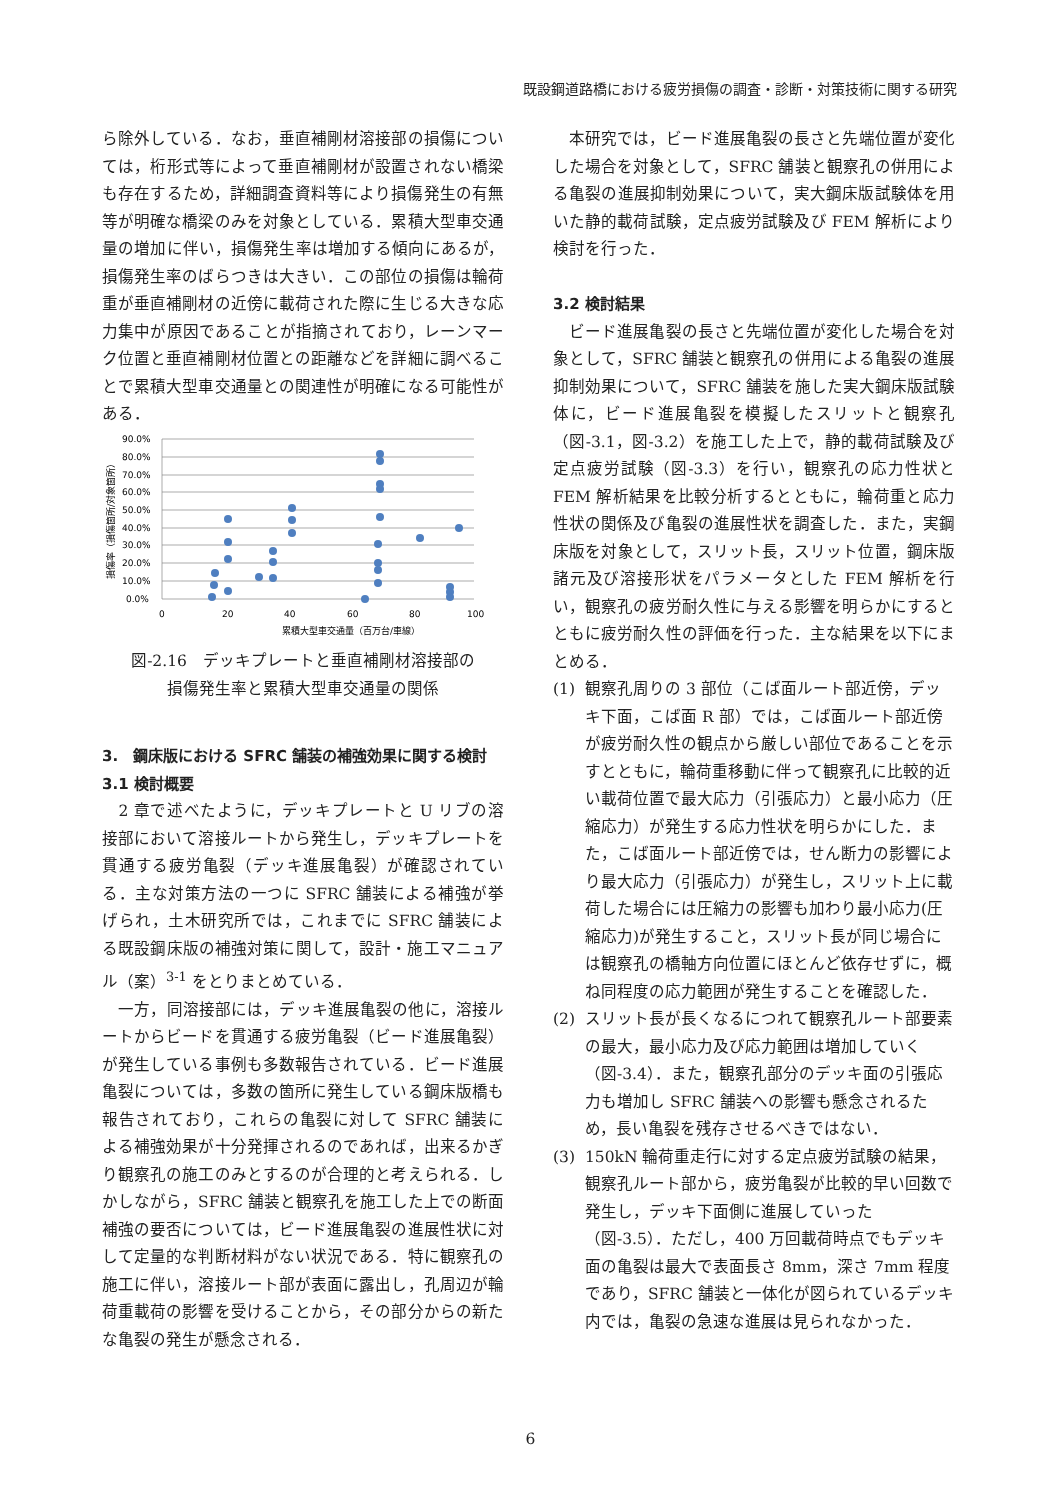既設鋼道路橋における疲労損傷の調査・診断・対策技術に関する研究
ら除外している．なお，垂直補剛材溶接部の損傷については，桁形式等によって垂直補剛材が設置されない橋梁も存在するため，詳細調査資料等により損傷発生の有無等が明確な橋梁のみを対象としている．累積大型車交通量の増加に伴い，損傷発生率は増加する傾向にあるが，損傷発生率のばらつきは大きい．この部位の損傷は輪荷重が垂直補剛材の近傍に載荷された際に生じる大きな応力集中が原因であることが指摘されており，レーンマーク位置と垂直補剛材位置との距離などを詳細に調べることで累積大型車交通量との関連性が明確になる可能性がある．
90.0%
80.0%
70.0%
60.0%
50.0%
40.0%
30.0%
20.0%
10.0%
0.0%
0
20
40
60
80
100
累積大型車交通量（百万台/車線）
損傷率（損傷箇所/対象箇所）
図-2.16　デッキプレートと垂直補剛材溶接部の
損傷発生率と累積大型車交通量の関係
3.　鋼床版における SFRC 舗装の補強効果に関する検討
3.1 検討概要
　2 章で述べたように，デッキプレートと U リブの溶接部において溶接ルートから発生し，デッキプレートを貫通する疲労亀裂（デッキ進展亀裂）が確認されている．主な対策方法の一つに SFRC 舗装による補強が挙げられ，土木研究所では，これまでに SFRC 舗装による既設鋼床版の補強対策に関して，設計・施工マニュアル（案）<sup>3-1</sup> をとりまとめている．
　一方，同溶接部には，デッキ進展亀裂の他に，溶接ルートからビードを貫通する疲労亀裂（ビード進展亀裂）が発生している事例も多数報告されている．ビード進展亀裂については，多数の箇所に発生している鋼床版橋も報告されており，これらの亀裂に対して SFRC 舗装による補強効果が十分発揮されるのであれば，出来るかぎり観察孔の施工のみとするのが合理的と考えられる．しかしながら，SFRC 舗装と観察孔を施工した上での断面補強の要否については，ビード進展亀裂の進展性状に対して定量的な判断材料がない状況である．特に観察孔の施工に伴い，溶接ルート部が表面に露出し，孔周辺が輪荷重載荷の影響を受けることから，その部分からの新たな亀裂の発生が懸念される．
　本研究では，ビード進展亀裂の長さと先端位置が変化した場合を対象として，SFRC 舗装と観察孔の併用による亀裂の進展抑制効果について，実大鋼床版試験体を用いた静的載荷試験，定点疲労試験及び FEM 解析により検討を行った．
3.2 検討結果
　ビード進展亀裂の長さと先端位置が変化した場合を対象として，SFRC 舗装と観察孔の併用による亀裂の進展抑制効果について，SFRC 舗装を施した実大鋼床版試験体に，ビード進展亀裂を模擬したスリットと観察孔（図-3.1，図-3.2）を施工した上で，静的載荷試験及び定点疲労試験（図-3.3）を行い，観察孔の応力性状と FEM 解析結果を比較分析するとともに，輪荷重と応力性状の関係及び亀裂の進展性状を調査した．また，実鋼床版を対象として，スリット長，スリット位置，鋼床版諸元及び溶接形状をパラメータとした FEM 解析を行い，観察孔の疲労耐久性に与える影響を明らかにするとともに疲労耐久性の評価を行った．主な結果を以下にまとめる．
(1) 観察孔周りの 3 部位（こば面ルート部近傍，デッキ下面，こば面 R 部）では，こば面ルート部近傍が疲労耐久性の観点から厳しい部位であることを示すとともに，輪荷重移動に伴って観察孔に比較的近い載荷位置で最大応力（引張応力）と最小応力（圧縮応力）が発生する応力性状を明らかにした．また，こば面ルート部近傍では，せん断力の影響により最大応力（引張応力）が発生し，スリット上に載荷した場合には圧縮力の影響も加わり最小応力(圧縮応力)が発生すること，スリット長が同じ場合には観察孔の橋軸方向位置にほとんど依存せずに，概ね同程度の応力範囲が発生することを確認した．
(2) スリット長が長くなるにつれて観察孔ルート部要素の最大，最小応力及び応力範囲は増加していく（図-3.4）．また，観察孔部分のデッキ面の引張応力も増加し SFRC 舗装への影響も懸念されるため，長い亀裂を残存させるべきではない．
(3) 150kN 輪荷重走行に対する定点疲労試験の結果，観察孔ルート部から，疲労亀裂が比較的早い回数で発生し，デッキ下面側に進展していった（図-3.5）．ただし，400 万回載荷時点でもデッキ面の亀裂は最大で表面長さ 8mm，深さ 7mm 程度であり，SFRC 舗装と一体化が図られているデッキ内では，亀裂の急速な進展は見られなかった．
6